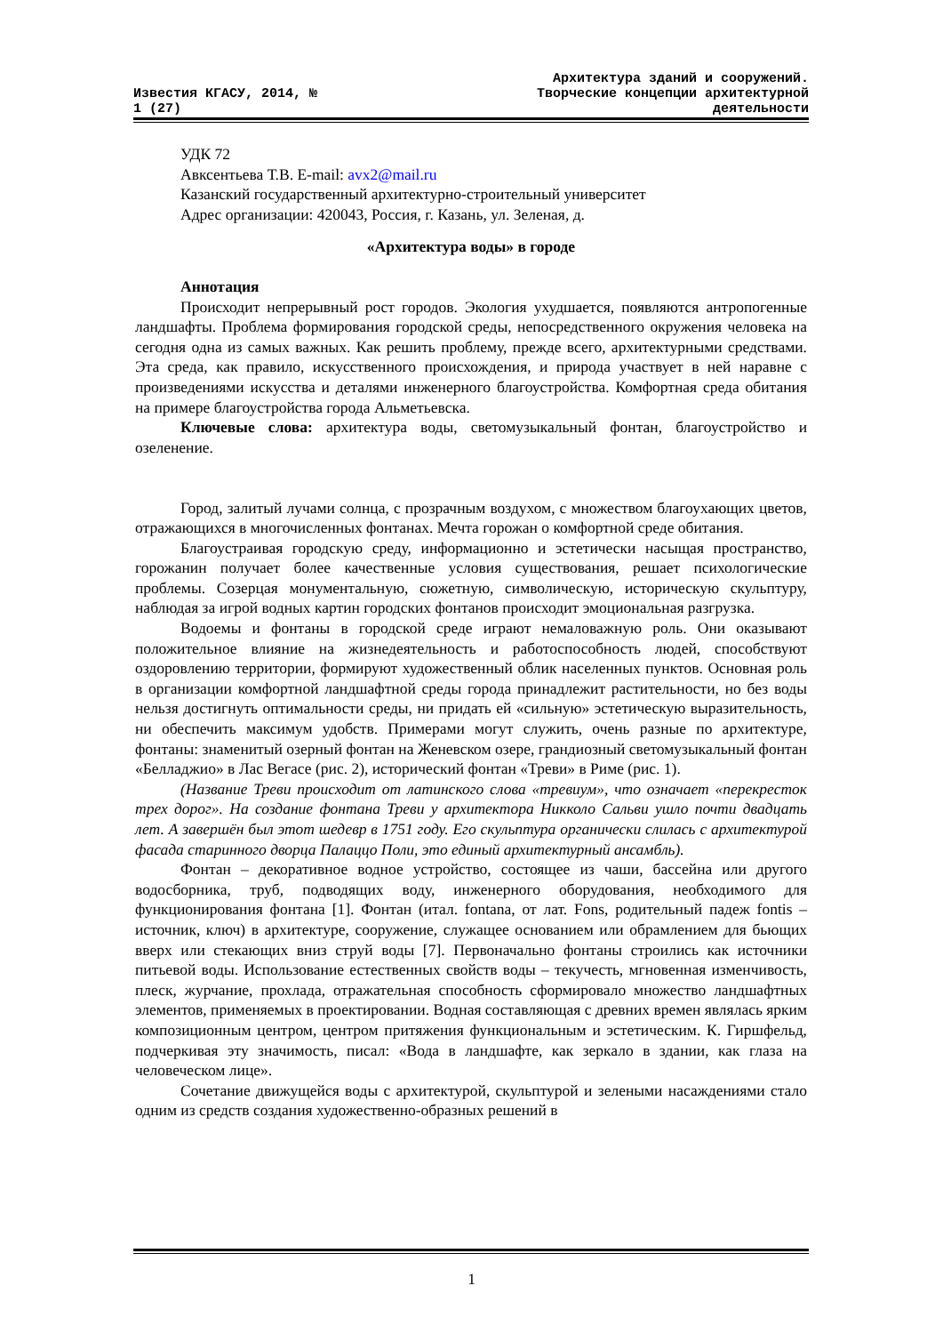Известия КГАСУ, 2014, №
1 (27)
Архитектура зданий и сооружений.
Творческие концепции архитектурной
деятельности
УДК 72
Авксентьева Т.В. E-mail: avx2@mail.ru
Казанский государственный архитектурно-строительный университет
Адрес организации: 420043, Россия, г. Казань, ул. Зеленая, д.
«Архитектура воды» в городе
Аннотация
Происходит непрерывный рост городов. Экология ухудшается, появляются антропогенные ландшафты. Проблема формирования городской среды, непосредственного окружения человека на сегодня одна из самых важных. Как решить проблему, прежде всего, архитектурными средствами. Эта среда, как правило, искусственного происхождения, и природа участвует в ней наравне с произведениями искусства и деталями инженерного благоустройства. Комфортная среда обитания на примере благоустройства города Альметьевска.
Ключевые слова: архитектура воды, светомузыкальный фонтан, благоустройство и озеленение.
Город, залитый лучами солнца, с прозрачным воздухом, с множеством благоухающих цветов, отражающихся в многочисленных фонтанах. Мечта горожан о комфортной среде обитания.
Благоустраивая городскую среду, информационно и эстетически насыщая пространство, горожанин получает более качественные условия существования, решает психологические проблемы. Созерцая монументальную, сюжетную, символическую, историческую скульптуру, наблюдая за игрой водных картин городских фонтанов происходит эмоциональная разгрузка.
Водоемы и фонтаны в городской среде играют немаловажную роль. Они оказывают положительное влияние на жизнедеятельность и работоспособность людей, способствуют оздоровлению территории, формируют художественный облик населенных пунктов. Основная роль в организации комфортной ландшафтной среды города принадлежит растительности, но без воды нельзя достигнуть оптимальности среды, ни придать ей «сильную» эстетическую выразительность, ни обеспечить максимум удобств. Примерами могут служить, очень разные по архитектуре, фонтаны: знаменитый озерный фонтан на Женевском озере, грандиозный светомузыкальный фонтан «Белладжио» в Лас Вегасе (рис. 2), исторический фонтан «Треви» в Риме (рис. 1).
(Название Треви происходит от латинского слова «тревиум», что означает «перекресток трех дорог». На создание фонтана Треви у архитектора Никколо Сальви ушло почти двадцать лет. А завершён был этот шедевр в 1751 году. Его скульптура органически слилась с архитектурой фасада старинного дворца Палаццо Поли, это единый архитектурный ансамбль).
Фонтан – декоративное водное устройство, состоящее из чаши, бассейна или другого водосборника, труб, подводящих воду, инженерного оборудования, необходимого для функционирования фонтана [1]. Фонтан (итал. fontana, от лат. Fons, родительный падеж fontis – источник, ключ) в архитектуре, сооружение, служащее основанием или обрамлением для бьющих вверх или стекающих вниз струй воды [7]. Первоначально фонтаны строились как источники питьевой воды. Использование естественных свойств воды – текучесть, мгновенная изменчивость, плеск, журчание, прохлада, отражательная способность сформировало множество ландшафтных элементов, применяемых в проектировании. Водная составляющая с древних времен являлась ярким композиционным центром, центром притяжения функциональным и эстетическим. К. Гиршфельд, подчеркивая эту значимость, писал: «Вода в ландшафте, как зеркало в здании, как глаза на человеческом лице».
Сочетание движущейся воды с архитектурой, скульптурой и зелеными насаждениями стало одним из средств создания художественно-образных решений в
1